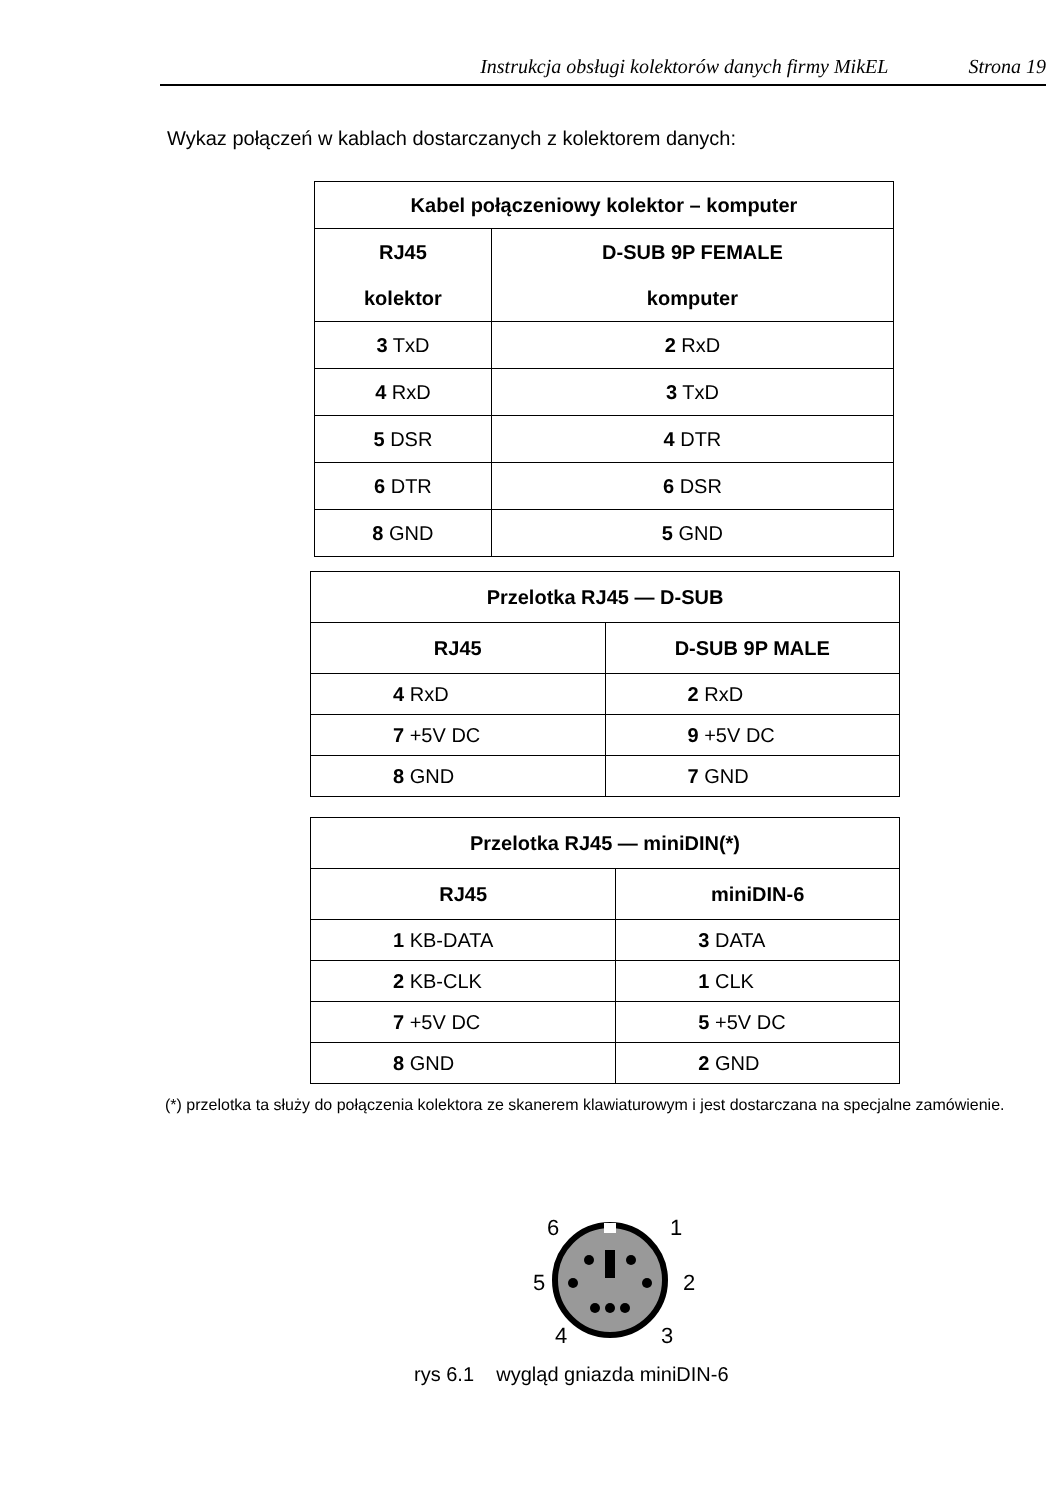Instrukcja obsługi kolektorów danych firmy MikEL Strona 19
Wykaz połączeń w kablach dostarczanych z kolektorem danych:
| Kabel połączeniowy kolektor – komputer | |
| --- | --- |
| RJ45 | D-SUB 9P FEMALE |
| kolektor | komputer |
| 3 TxD | 2 RxD |
| 4 RxD | 3 TxD |
| 5 DSR | 4 DTR |
| 6 DTR | 6 DSR |
| 8 GND | 5 GND |
| Przelotka RJ45 — D-SUB | |
| --- | --- |
| RJ45 | D-SUB 9P MALE |
| 4 RxD | 2 RxD |
| 7 +5V DC | 9 +5V DC |
| 8 GND | 7 GND |
| Przelotka RJ45 — miniDIN(*) | |
| --- | --- |
| RJ45 | miniDIN-6 |
| 1 KB-DATA | 3 DATA |
| 2 KB-CLK | 1 CLK |
| 7 +5V DC | 5 +5V DC |
| 8 GND | 2 GND |
(*) przelotka ta służy do połączenia kolektora ze skanerem klawiaturowym i jest dostarczana na specjalne zamówienie.
6
1
5
2
4
3
rys 6.1 wygląd gniazda miniDIN-6